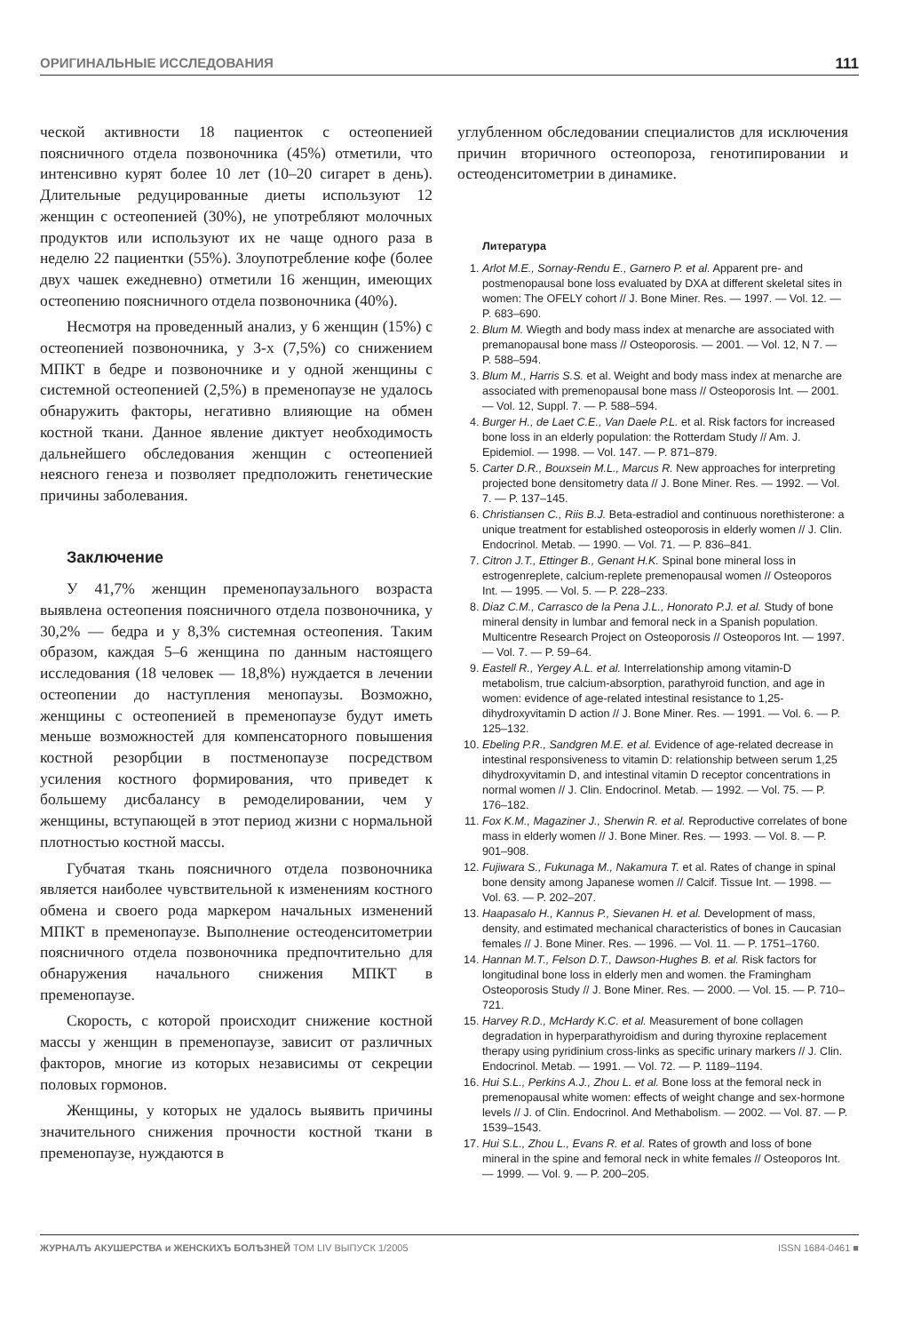ОРИГИНАЛЬНЫЕ ИССЛЕДОВАНИЯ 111
ческой активности 18 пациенток с остеопенией поясничного отдела позвоночника (45%) отметили, что интенсивно курят более 10 лет (10–20 сигарет в день). Длительные редуцированные диеты используют 12 женщин с остеопенией (30%), не употребляют молочных продуктов или используют их не чаще одного раза в неделю 22 пациентки (55%). Злоупотребление кофе (более двух чашек ежедневно) отметили 16 женщин, имеющих остеопению поясничного отдела позвоночника (40%).
Несмотря на проведенный анализ, у 6 женщин (15%) с остеопенией позвоночника, у 3-х (7,5%) со снижением МПКТ в бедре и позвоночнике и у одной женщины с системной остеопенией (2,5%) в пременопаузе не удалось обнаружить факторы, негативно влияющие на обмен костной ткани. Данное явление диктует необходимость дальнейшего обследования женщин с остеопенией неясного генеза и позволяет предположить генетические причины заболевания.
Заключение
У 41,7% женщин пременопаузального возраста выявлена остеопения поясничного отдела позвоночника, у 30,2% — бедра и у 8,3% системная остеопения. Таким образом, каждая 5–6 женщина по данным настоящего исследования (18 человек — 18,8%) нуждается в лечении остеопении до наступления менопаузы. Возможно, женщины с остеопенией в пременопаузе будут иметь меньше возможностей для компенсаторного повышения костной резорбции в постменопаузе посредством усиления костного формирования, что приведет к большему дисбалансу в ремоделировании, чем у женщины, вступающей в этот период жизни с нормальной плотностью костной массы.
Губчатая ткань поясничного отдела позвоночника является наиболее чувствительной к изменениям костного обмена и своего рода маркером начальных изменений МПКТ в пременопаузе. Выполнение остеоденситометрии поясничного отдела позвоночника предпочтительно для обнаружения начального снижения МПКТ в пременопаузе.
Скорость, с которой происходит снижение костной массы у женщин в пременопаузе, зависит от различных факторов, многие из которых независимы от секреции половых гормонов.
Женщины, у которых не удалось выявить причины значительного снижения прочности костной ткани в пременопаузе, нуждаются в
углубленном обследовании специалистов для исключения причин вторичного остеопороза, генотипировании и остеоденситометрии в динамике.
Литература
1. Arlot M.E., Sornay-Rendu E., Garnero P. et al. Apparent pre- and postmenopausal bone loss evaluated by DXA at different skeletal sites in women: The OFELY cohort // J. Bone Miner. Res. — 1997. — Vol. 12. — P. 683–690.
2. Blum M. Wiegth and body mass index at menarche are associated with premanopausal bone mass // Osteoporosis. — 2001. — Vol. 12, N 7. — P. 588–594.
3. Blum M., Harris S.S. et al. Weight and body mass index at menarche are associated with premenopausal bone mass // Osteoporosis Int. — 2001. — Vol. 12, Suppl. 7. — P. 588–594.
4. Burger H., de Laet C.E., Van Daele P.L. et al. Risk factors for increased bone loss in an elderly population: the Rotterdam Study // Am. J. Epidemiol. — 1998. — Vol. 147. — P. 871–879.
5. Carter D.R., Bouxsein M.L., Marcus R. New approaches for interpreting projected bone densitometry data // J. Bone Miner. Res. — 1992. — Vol. 7. — P. 137–145.
6. Christiansen C., Riis B.J. Beta-estradiol and continuous norethisterone: a unique treatment for established osteoporosis in elderly women // J. Clin. Endocrinol. Metab. — 1990. — Vol. 71. — P. 836–841.
7. Citron J.T., Ettinger B., Genant H.K. Spinal bone mineral loss in estrogenreplete, calcium-replete premenopausal women // Osteoporos Int. — 1995. — Vol. 5. — P. 228–233.
8. Diaz C.M., Carrasco de la Pena J.L., Honorato P.J. et al. Study of bone mineral density in lumbar and femoral neck in a Spanish population. Multicentre Research Project on Osteoporosis // Osteoporos Int. — 1997. — Vol. 7. — P. 59–64.
9. Eastell R., Yergey A.L. et al. Interrelationship among vitamin-D metabolism, true calcium-absorption, parathyroid function, and age in women: evidence of age-related intestinal resistance to 1,25-dihydroxyvitamin D action // J. Bone Miner. Res. — 1991. — Vol. 6. — P. 125–132.
10. Ebeling P.R., Sandgren M.E. et al. Evidence of age-related decrease in intestinal responsiveness to vitamin D: relationship between serum 1,25 dihydroxyvitamin D, and intestinal vitamin D receptor concentrations in normal women // J. Clin. Endocrinol. Metab. — 1992. — Vol. 75. — P. 176–182.
11. Fox K.M., Magaziner J., Sherwin R. et al. Reproductive correlates of bone mass in elderly women // J. Bone Miner. Res. — 1993. — Vol. 8. — P. 901–908.
12. Fujiwara S., Fukunaga M., Nakamura T. et al. Rates of change in spinal bone density among Japanese women // Calcif. Tissue Int. — 1998. — Vol. 63. — P. 202–207.
13. Haapasalo H., Kannus P., Sievanen H. et al. Development of mass, density, and estimated mechanical characteristics of bones in Caucasian females // J. Bone Miner. Res. — 1996. — Vol. 11. — P. 1751–1760.
14. Hannan M.T., Felson D.T., Dawson-Hughes B. et al. Risk factors for longitudinal bone loss in elderly men and women. the Framingham Osteoporosis Study // J. Bone Miner. Res. — 2000. — Vol. 15. — P. 710–721.
15. Harvey R.D., McHardy K.C. et al. Measurement of bone collagen degradation in hyperparathyroidism and during thyroxine replacement therapy using pyridinium cross-links as specific urinary markers // J. Clin. Endocrinol. Metab. — 1991. — Vol. 72. — P. 1189–1194.
16. Hui S.L., Perkins A.J., Zhou L. et al. Bone loss at the femoral neck in premenopausal white women: effects of weight change and sex-hormone levels // J. of Clin. Endocrinol. And Methabolism. — 2002. — Vol. 87. — P. 1539–1543.
17. Hui S.L., Zhou L., Evans R. et al. Rates of growth and loss of bone mineral in the spine and femoral neck in white females // Osteoporos Int. — 1999. — Vol. 9. — P. 200–205.
ЖУРНАЛЪ АКУШЕРСТВА и ЖЕНСКИХЪ БОЛѢЗНЕЙ ТОМ LIV ВЫПУСК 1/2005 ISSN 1684-0461 ■